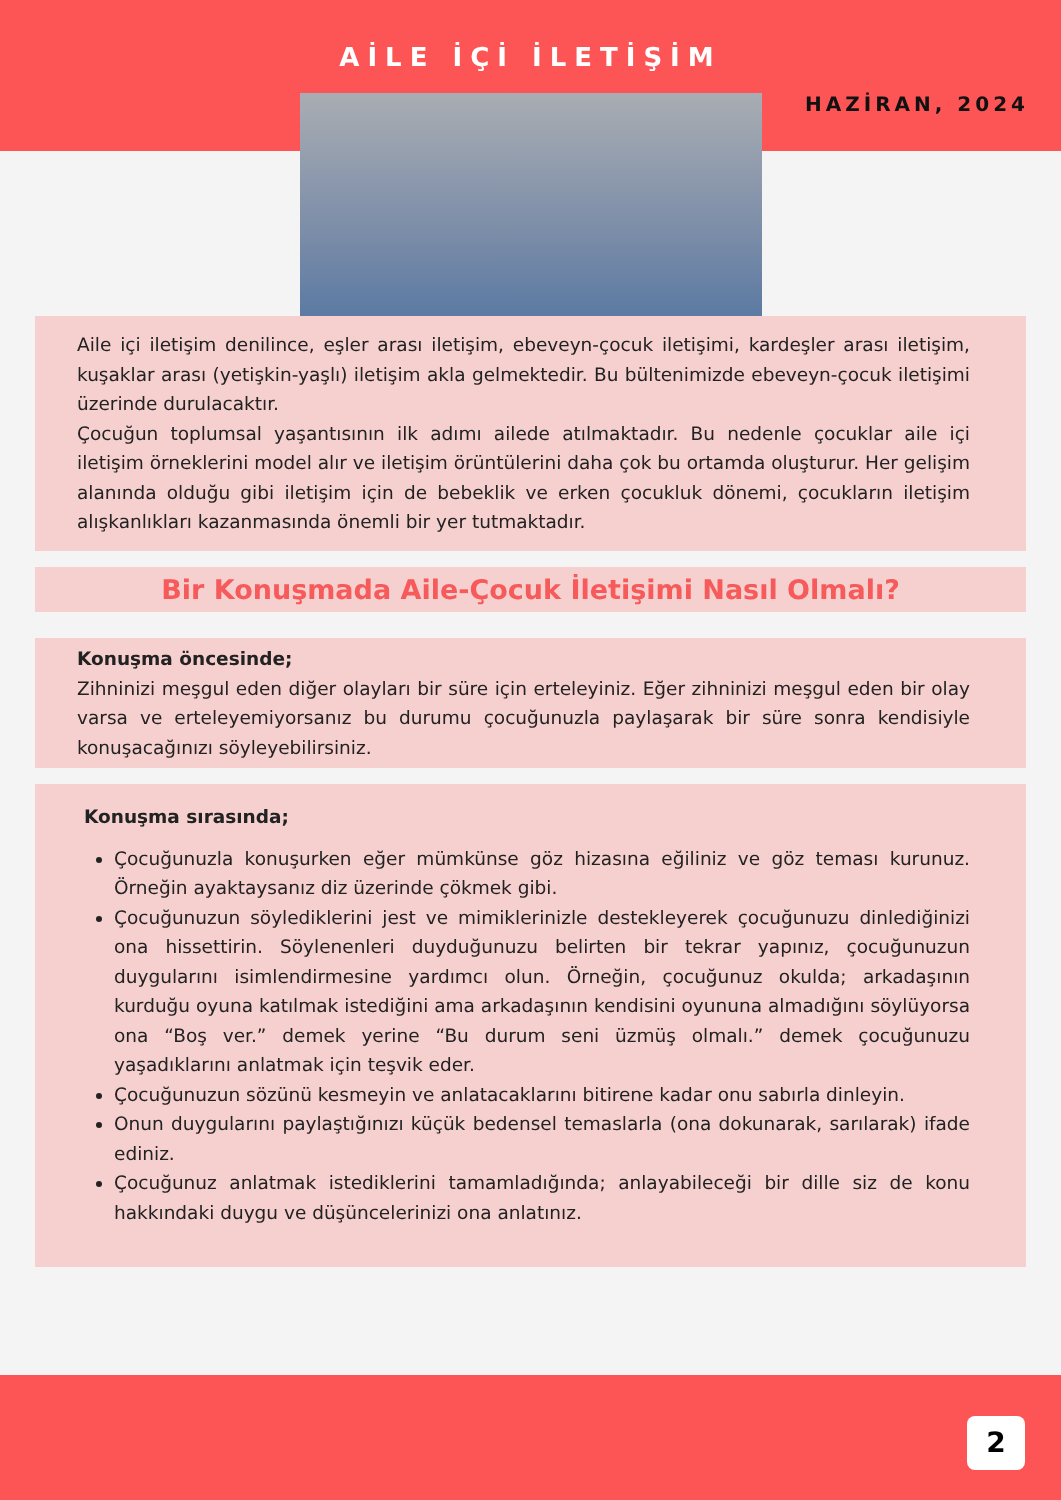AİLE İÇİ İLETİŞİM
HAZİRAN, 2024
Aile içi iletişim denilince, eşler arası iletişim, ebeveyn-çocuk iletişimi, kardeşler arası iletişim, kuşaklar arası (yetişkin-yaşlı) iletişim akla gelmektedir. Bu bültenimizde ebeveyn-çocuk iletişimi üzerinde durulacaktır.
Çocuğun toplumsal yaşantısının ilk adımı ailede atılmaktadır. Bu nedenle çocuklar aile içi iletişim örneklerini model alır ve iletişim örüntülerini daha çok bu ortamda oluşturur. Her gelişim alanında olduğu gibi iletişim için de bebeklik ve erken çocukluk dönemi, çocukların iletişim alışkanlıkları kazanmasında önemli bir yer tutmaktadır.
Bir Konuşmada Aile-Çocuk İletişimi Nasıl Olmalı?
Konuşma öncesinde;
Zihninizi meşgul eden diğer olayları bir süre için erteleyiniz. Eğer zihninizi meşgul eden bir olay varsa ve erteleyemiyorsanız bu durumu çocuğunuzla paylaşarak bir süre sonra kendisiyle konuşacağınızı söyleyebilirsiniz.
Konuşma sırasında;
Çocuğunuzla konuşurken eğer mümkünse göz hizasına eğiliniz ve göz teması kurunuz. Örneğin ayaktaysanız diz üzerinde çökmek gibi.
Çocuğunuzun söylediklerini jest ve mimiklerinizle destekleyerek çocuğunuzu dinlediğinizi ona hissettirin. Söylenenleri duyduğunuzu belirten bir tekrar yapınız, çocuğunuzun duygularını isimlendirmesine yardımcı olun. Örneğin, çocuğunuz okulda; arkadaşının kurduğu oyuna katılmak istediğini ama arkadaşının kendisini oyununa almadığını söylüyorsa ona “Boş ver.” demek yerine “Bu durum seni üzmüş olmalı.” demek çocuğunuzu yaşadıklarını anlatmak için teşvik eder.
Çocuğunuzun sözünü kesmeyin ve anlatacaklarını bitirene kadar onu sabırla dinleyin.
Onun duygularını paylaştığınızı küçük bedensel temaslarla (ona dokunarak, sarılarak) ifade ediniz.
Çocuğunuz anlatmak istediklerini tamamladığında; anlayabileceği bir dille siz de konu hakkındaki duygu ve düşüncelerinizi ona anlatınız.
2